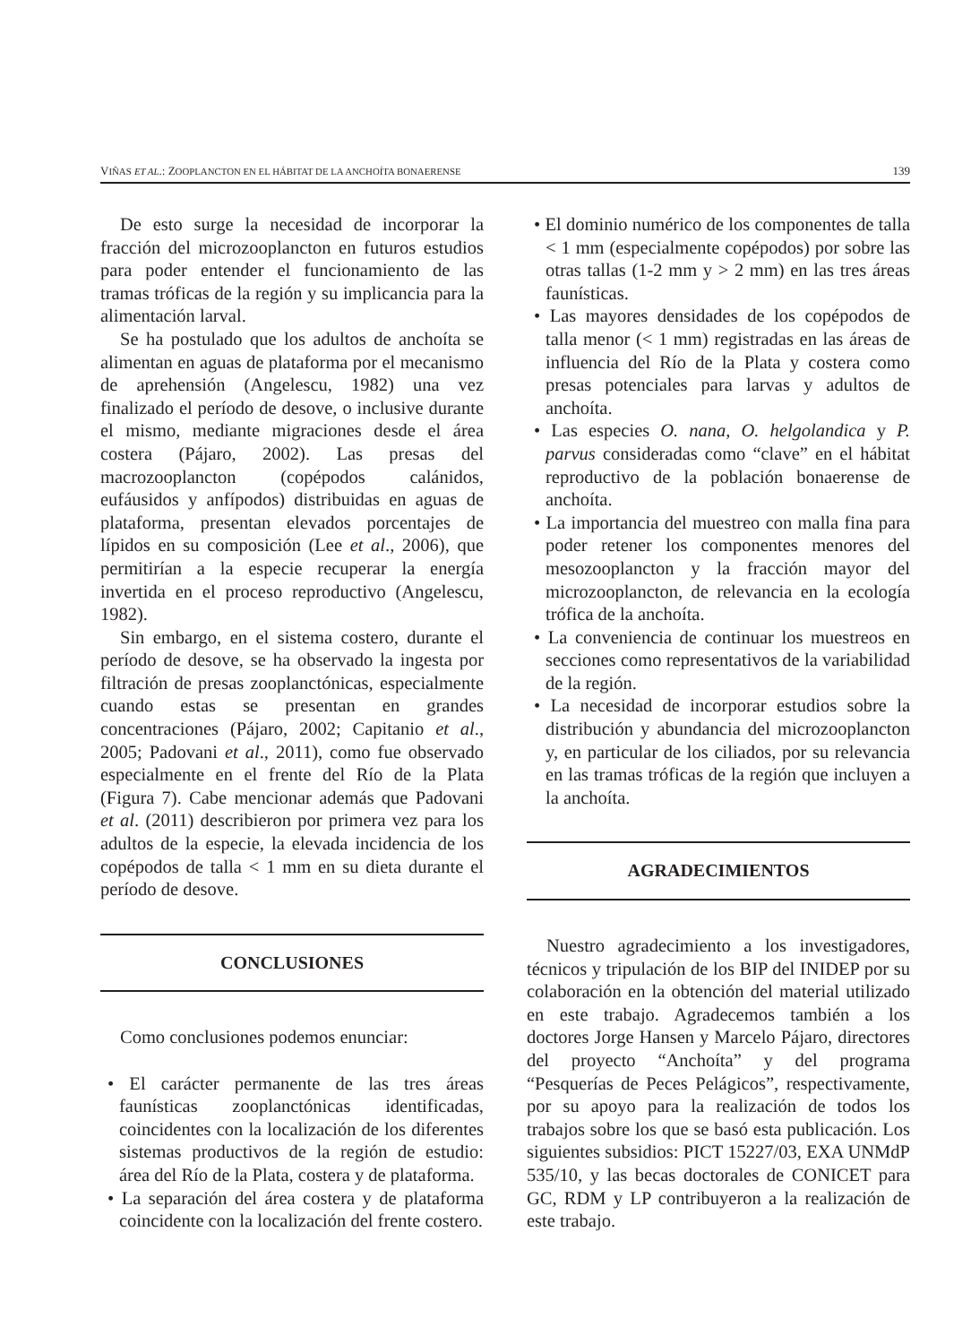VIÑAS ET AL.: ZOOPLANCTON EN EL HÁBITAT DE LA ANCHOÍTA BONAERENSE 139
De esto surge la necesidad de incorporar la fracción del microzooplancton en futuros estudios para poder entender el funcionamiento de las tramas tróficas de la región y su implicancia para la alimentación larval.
Se ha postulado que los adultos de anchoíta se alimentan en aguas de plataforma por el mecanismo de aprehensión (Angelescu, 1982) una vez finalizado el período de desove, o inclusive durante el mismo, mediante migraciones desde el área costera (Pájaro, 2002). Las presas del macrozooplancton (copépodos calánidos, eufáusidos y anfípodos) distribuidas en aguas de plataforma, presentan elevados porcentajes de lípidos en su composición (Lee et al., 2006), que permitirían a la especie recuperar la energía invertida en el proceso reproductivo (Angelescu, 1982).
Sin embargo, en el sistema costero, durante el período de desove, se ha observado la ingesta por filtración de presas zooplanctónicas, especialmente cuando estas se presentan en grandes concentraciones (Pájaro, 2002; Capitanio et al., 2005; Padovani et al., 2011), como fue observado especialmente en el frente del Río de la Plata (Figura 7). Cabe mencionar además que Padovani et al. (2011) describieron por primera vez para los adultos de la especie, la elevada incidencia de los copépodos de talla < 1 mm en su dieta durante el período de desove.
CONCLUSIONES
Como conclusiones podemos enunciar:
• El carácter permanente de las tres áreas faunísticas zooplanctónicas identificadas, coincidentes con la localización de los diferentes sistemas productivos de la región de estudio: área del Río de la Plata, costera y de plataforma.
• La separación del área costera y de plataforma coincidente con la localización del frente costero.
• El dominio numérico de los componentes de talla < 1 mm (especialmente copépodos) por sobre las otras tallas (1-2 mm y > 2 mm) en las tres áreas faunísticas.
• Las mayores densidades de los copépodos de talla menor (< 1 mm) registradas en las áreas de influencia del Río de la Plata y costera como presas potenciales para larvas y adultos de anchoíta.
• Las especies O. nana, O. helgolandica y P. parvus consideradas como “clave” en el hábitat reproductivo de la población bonaerense de anchoíta.
• La importancia del muestreo con malla fina para poder retener los componentes menores del mesozooplancton y la fracción mayor del microzooplancton, de relevancia en la ecología trófica de la anchoíta.
• La conveniencia de continuar los muestreos en secciones como representativos de la variabilidad de la región.
• La necesidad de incorporar estudios sobre la distribución y abundancia del microzooplancton y, en particular de los ciliados, por su relevancia en las tramas tróficas de la región que incluyen a la anchoíta.
AGRADECIMIENTOS
Nuestro agradecimiento a los investigadores, técnicos y tripulación de los BIP del INIDEP por su colaboración en la obtención del material utilizado en este trabajo. Agradecemos también a los doctores Jorge Hansen y Marcelo Pájaro, directores del proyecto “Anchoíta” y del programa “Pesquerías de Peces Pelágicos”, respectivamente, por su apoyo para la realización de todos los trabajos sobre los que se basó esta publicación. Los siguientes subsidios: PICT 15227/03, EXA UNMdP 535/10, y las becas doctorales de CONICET para GC, RDM y LP contribuyeron a la realización de este trabajo.